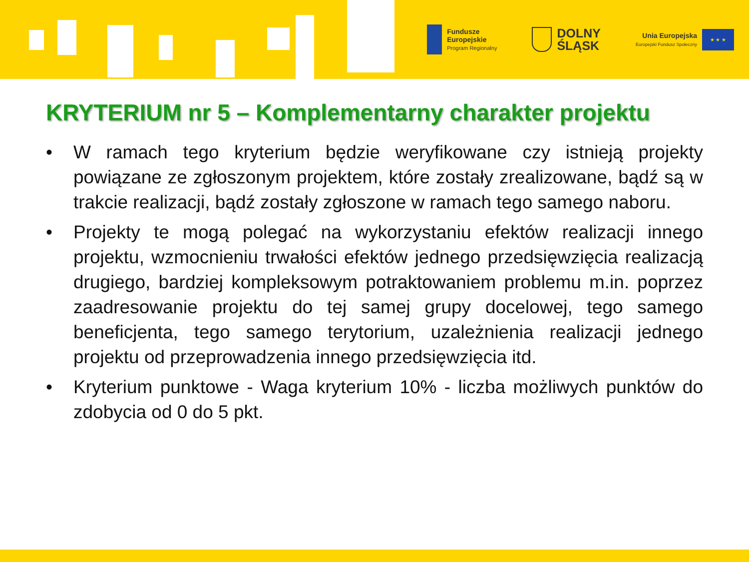Fundusze
Europejskie
Program Regionalny
DOLNY
ŚLĄSK
Unia Europejska
Europejski Fundusz Społeczny
★ ★ ★
KRYTERIUM nr 5 – Komplementarny charakter projektu
• W ramach tego kryterium będzie weryfikowane czy istnieją projekty powiązane ze zgłoszonym projektem, które zostały zrealizowane, bądź są w trakcie realizacji, bądź zostały zgłoszone w ramach tego samego naboru.
• Projekty te mogą polegać na wykorzystaniu efektów realizacji innego projektu, wzmocnieniu trwałości efektów jednego przedsięwzięcia realizacją drugiego, bardziej kompleksowym potraktowaniem problemu m.in. poprzez zaadresowanie projektu do tej samej grupy docelowej, tego samego beneficjenta, tego samego terytorium, uzależnienia realizacji jednego projektu od przeprowadzenia innego przedsięwzięcia itd.
• Kryterium punktowe - Waga kryterium 10% - liczba możliwych punktów do zdobycia od 0 do 5 pkt.